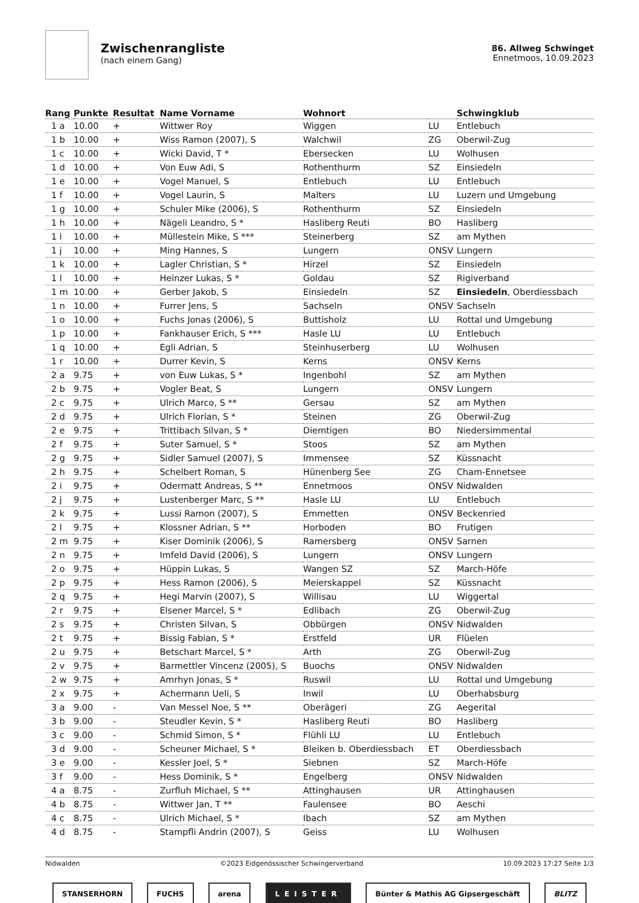Zwischenrangliste
(nach einem Gang)
86. Allweg Schwinget
Ennetmoos, 10.09.2023
| Rang | Punkte | Resultat | Name Vorname | Wohnort | | Schwingklub |
| --- | --- | --- | --- | --- | --- | --- |
| 1 a | 10.00 | + | Wittwer Roy | Wiggen | LU | Entlebuch |
| 1 b | 10.00 | + | Wiss Ramon (2007), S | Walchwil | ZG | Oberwil-Zug |
| 1 c | 10.00 | + | Wicki David, T * | Ebersecken | LU | Wolhusen |
| 1 d | 10.00 | + | Von Euw Adi, S | Rothenthurm | SZ | Einsiedeln |
| 1 e | 10.00 | + | Vogel Manuel, S | Entlebuch | LU | Entlebuch |
| 1 f | 10.00 | + | Vogel Laurin, S | Malters | LU | Luzern und Umgebung |
| 1 g | 10.00 | + | Schuler Mike (2006), S | Rothenthurm | SZ | Einsiedeln |
| 1 h | 10.00 | + | Nägeli Leandro, S * | Hasliberg Reuti | BO | Hasliberg |
| 1 i | 10.00 | + | Müllestein Mike, S *** | Steinerberg | SZ | am Mythen |
| 1 j | 10.00 | + | Ming Hannes, S | Lungern | ONSV | Lungern |
| 1 k | 10.00 | + | Lagler Christian, S * | Hirzel | SZ | Einsiedeln |
| 1 l | 10.00 | + | Heinzer Lukas, S * | Goldau | SZ | Rigiverband |
| 1 m | 10.00 | + | Gerber Jakob, S | Einsiedeln | SZ | Einsiedeln , Oberdiessbach |
| 1 n | 10.00 | + | Furrer Jens, S | Sachseln | ONSV | Sachseln |
| 1 o | 10.00 | + | Fuchs Jonas (2006), S | Buttisholz | LU | Rottal und Umgebung |
| 1 p | 10.00 | + | Fankhauser Erich, S *** | Hasle LU | LU | Entlebuch |
| 1 q | 10.00 | + | Egli Adrian, S | Steinhuserberg | LU | Wolhusen |
| 1 r | 10.00 | + | Durrer Kevin, S | Kerns | ONSV | Kerns |
| 2 a | 9.75 | + | von Euw Lukas, S * | Ingenbohl | SZ | am Mythen |
| 2 b | 9.75 | + | Vogler Beat, S | Lungern | ONSV | Lungern |
| 2 c | 9.75 | + | Ulrich Marco, S ** | Gersau | SZ | am Mythen |
| 2 d | 9.75 | + | Ulrich Florian, S * | Steinen | ZG | Oberwil-Zug |
| 2 e | 9.75 | + | Trittibach Silvan, S * | Diemtigen | BO | Niedersimmental |
| 2 f | 9.75 | + | Suter Samuel, S * | Stoos | SZ | am Mythen |
| 2 g | 9.75 | + | Sidler Samuel (2007), S | Immensee | SZ | Küssnacht |
| 2 h | 9.75 | + | Schelbert Roman, S | Hünenberg See | ZG | Cham-Ennetsee |
| 2 i | 9.75 | + | Odermatt Andreas, S ** | Ennetmoos | ONSV | Nidwalden |
| 2 j | 9.75 | + | Lustenberger Marc, S ** | Hasle LU | LU | Entlebuch |
| 2 k | 9.75 | + | Lussi Ramon (2007), S | Emmetten | ONSV | Beckenried |
| 2 l | 9.75 | + | Klossner Adrian, S ** | Horboden | BO | Frutigen |
| 2 m | 9.75 | + | Kiser Dominik (2006), S | Ramersberg | ONSV | Sarnen |
| 2 n | 9.75 | + | Imfeld David (2006), S | Lungern | ONSV | Lungern |
| 2 o | 9.75 | + | Hüppin Lukas, S | Wangen SZ | SZ | March-Höfe |
| 2 p | 9.75 | + | Hess Ramon (2006), S | Meierskappel | SZ | Küssnacht |
| 2 q | 9.75 | + | Hegi Marvin (2007), S | Willisau | LU | Wiggertal |
| 2 r | 9.75 | + | Elsener Marcel, S * | Edlibach | ZG | Oberwil-Zug |
| 2 s | 9.75 | + | Christen Silvan, S | Obbürgen | ONSV | Nidwalden |
| 2 t | 9.75 | + | Bissig Fabian, S * | Erstfeld | UR | Flüelen |
| 2 u | 9.75 | + | Betschart Marcel, S * | Arth | ZG | Oberwil-Zug |
| 2 v | 9.75 | + | Barmettler Vincenz (2005), S | Buochs | ONSV | Nidwalden |
| 2 w | 9.75 | + | Amrhyn Jonas, S * | Ruswil | LU | Rottal und Umgebung |
| 2 x | 9.75 | + | Achermann Ueli, S | Inwil | LU | Oberhabsburg |
| 3 a | 9.00 | - | Van Messel Noe, S ** | Oberägeri | ZG | Aegerital |
| 3 b | 9.00 | - | Steudler Kevin, S * | Hasliberg Reuti | BO | Hasliberg |
| 3 c | 9.00 | - | Schmid Simon, S * | Flühli LU | LU | Entlebuch |
| 3 d | 9.00 | - | Scheuner Michael, S * | Bleiken b. Oberdiessbach | ET | Oberdiessbach |
| 3 e | 9.00 | - | Kessler Joel, S * | Siebnen | SZ | March-Höfe |
| 3 f | 9.00 | - | Hess Dominik, S * | Engelberg | ONSV | Nidwalden |
| 4 a | 8.75 | - | Zurfluh Michael, S ** | Attinghausen | UR | Attinghausen |
| 4 b | 8.75 | - | Wittwer Jan, T ** | Faulensee | BO | Aeschi |
| 4 c | 8.75 | - | Ulrich Michael, S * | Ibach | SZ | am Mythen |
| 4 d | 8.75 | - | Stampfli Andrin (2007), S | Geiss | LU | Wolhusen |
Nidwalden ©2023 Eidgenössischer Schwingerverband 10.09.2023 17:27 Seite 1/3
STANSERHORN FUCHS arena LEISTER
Bünter & Mathis AG Gipsergeschäft
BLITZ